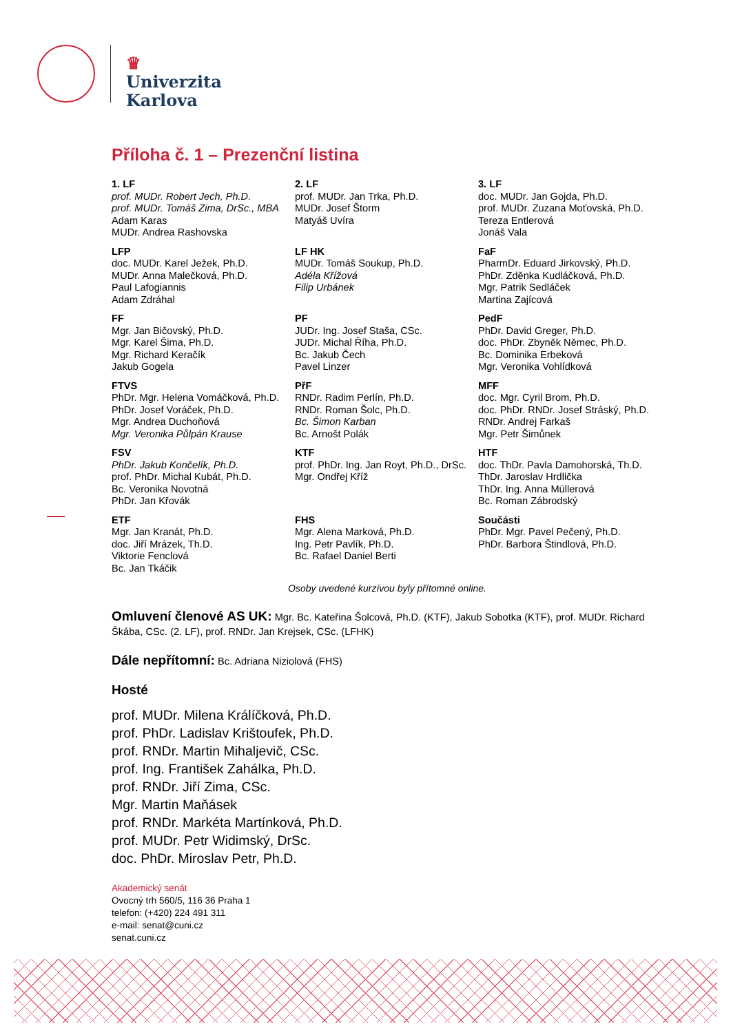♛
Univerzita
Karlova
Příloha č. 1 – Prezenční listina
1. LF
prof. MUDr. Robert Jech, Ph.D.
prof. MUDr. Tomáš Zima, DrSc., MBA
Adam Karas
MUDr. Andrea Rashovska
2. LF
prof. MUDr. Jan Trka, Ph.D.
MUDr. Josef Štorm
Matyáš Uvíra
3. LF
doc. MUDr. Jan Gojda, Ph.D.
prof. MUDr. Zuzana Moťovská, Ph.D.
Tereza Entlerová
Jonáš Vala
LFP
doc. MUDr. Karel Ježek, Ph.D.
MUDr. Anna Malečková, Ph.D.
Paul Lafogiannis
Adam Zdráhal
LF HK
MUDr. Tomáš Soukup, Ph.D.
Adéla Křížová
Filip Urbánek
FaF
PharmDr. Eduard Jirkovský, Ph.D.
PhDr. Zděnka Kudláčková, Ph.D.
Mgr. Patrik Sedláček
Martina Zajícová
FF
Mgr. Jan Bičovský, Ph.D.
Mgr. Karel Šima, Ph.D.
Mgr. Richard Keračík
Jakub Gogela
PF
JUDr. Ing. Josef Staša, CSc.
JUDr. Michal Říha, Ph.D.
Bc. Jakub Čech
Pavel Linzer
PedF
PhDr. David Greger, Ph.D.
doc. PhDr. Zbyněk Němec, Ph.D.
Bc. Dominika Erbeková
Mgr. Veronika Vohlídková
FTVS
PhDr. Mgr. Helena Vomáčková, Ph.D.
PhDr. Josef Voráček, Ph.D.
Mgr. Andrea Duchoňová
Mgr. Veronika Půlpán Krause
PřF
RNDr. Radim Perlín, Ph.D.
RNDr. Roman Šolc, Ph.D.
Bc. Šimon Karban
Bc. Arnošt Polák
MFF
doc. Mgr. Cyril Brom, Ph.D.
doc. PhDr. RNDr. Josef Stráský, Ph.D.
RNDr. Andrej Farkaš
Mgr. Petr Šimůnek
FSV
PhDr. Jakub Končelík, Ph.D.
prof. PhDr. Michal Kubát, Ph.D.
Bc. Veronika Novotná
PhDr. Jan Křovák
KTF
prof. PhDr. Ing. Jan Royt, Ph.D., DrSc.
Mgr. Ondřej Kříž
HTF
doc. ThDr. Pavla Damohorská, Th.D.
ThDr. Jaroslav Hrdlička
ThDr. Ing. Anna Müllerová
Bc. Roman Zábrodský
ETF
Mgr. Jan Kranát, Ph.D.
doc. Jiří Mrázek, Th.D.
Viktorie Fenclová
Bc. Jan Tkáčik
FHS
Mgr. Alena Marková, Ph.D.
Ing. Petr Pavlík, Ph.D.
Bc. Rafael Daniel Berti
Součásti
PhDr. Mgr. Pavel Pečený, Ph.D.
PhDr. Barbora Štindlová, Ph.D.
Osoby uvedené kurzívou byly přítomné online.
Omluvení členové AS UK: Mgr. Bc. Kateřina Šolcová, Ph.D. (KTF), Jakub Sobotka (KTF), prof. MUDr. Richard Škába, CSc. (2. LF), prof. RNDr. Jan Krejsek, CSc. (LFHK)
Dále nepřítomní: Bc. Adriana Niziolová (FHS)
Hosté
prof. MUDr. Milena Králíčková, Ph.D.
prof. PhDr. Ladislav Krištoufek, Ph.D.
prof. RNDr. Martin Mihaljevič, CSc.
prof. Ing. František Zahálka, Ph.D.
prof. RNDr. Jiří Zima, CSc.
Mgr. Martin Maňásek
prof. RNDr. Markéta Martínková, Ph.D.
prof. MUDr. Petr Widimský, DrSc.
doc. PhDr. Miroslav Petr, Ph.D.
Akademický senát
Ovocný trh 560/5, 116 36 Praha 1
telefon: (+420) 224 491 311
e-mail: senat@cuni.cz
senat.cuni.cz